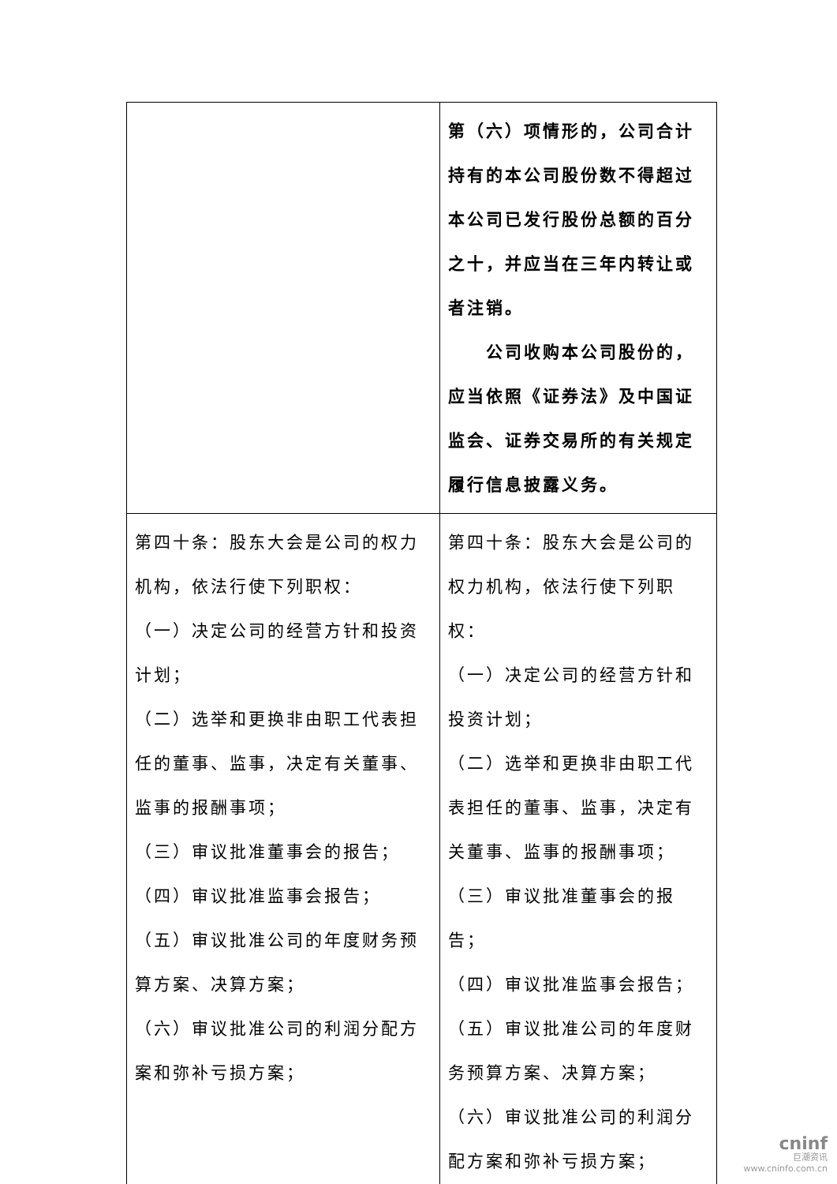| | 第（六）项情形的，公司合计持有的本公司股份数不得超过本公司已发行股份总额的百分之十，并应当在三年内转让或者注销。 公司收购本公司股份的，应当依照《证券法》及中国证监会、证券交易所的有关规定履行信息披露义务。 |
| 第四十条：股东大会是公司的权力机构，依法行使下列职权： （一）决定公司的经营方针和投资计划； （二）选举和更换非由职工代表担任的董事、监事，决定有关董事、监事的报酬事项； （三）审议批准董事会的报告； （四）审议批准监事会报告； （五）审议批准公司的年度财务预算方案、决算方案； （六）审议批准公司的利润分配方案和弥补亏损方案； | 第四十条：股东大会是公司的权力机构，依法行使下列职权： （一）决定公司的经营方针和投资计划； （二）选举和更换非由职工代表担任的董事、监事，决定有关董事、监事的报酬事项； （三）审议批准董事会的报告； （四）审议批准监事会报告； （五）审议批准公司的年度财务预算方案、决算方案； （六）审议批准公司的利润分配方案和弥补亏损方案； |
cninf
巨潮资讯
www.cninfo.com.cn